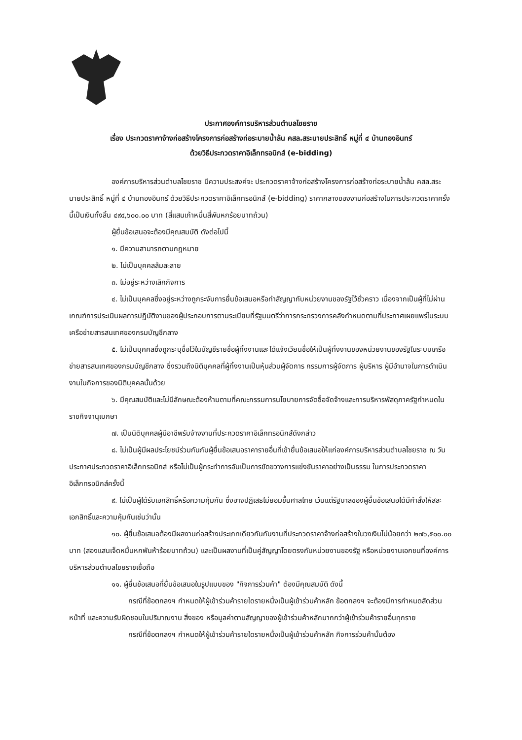ประกาศองค์การบริหารส่วนตำบลไชยราช
เรื่อง ประกวดราคาจ้างก่อสร้างโครงการก่อสร้างท่อระบายน้ำล้น คสล.สระนายประสิทธิ์ หมู่ที่ ๔ บ้านทองอินทร์
ด้วยวิธีประกวดราคาอิเล็กทรอนิกส์ (e-bidding)
องค์การบริหารส่วนตำบลไชยราช มีความประสงค์จะ ประกวดราคาจ้างก่อสร้างโครงการก่อสร้างท่อระบายน้ำล้น คสล.สระนายประสิทธิ์ หมู่ที่ ๔ บ้านทองอินทร์ ด้วยวิธีประกวดราคาอิเล็กทรอนิกส์ (e-bidding) ราคากลางของงานก่อสร้างในการประกวดราคาครั้งนี้เป็นเงินทั้งสิ้น ๔๙๔,๖๐๐.๐๐ บาท (สี่แสนเก้าหมื่นสี่พันหกร้อยบาทถ้วน)
ผู้ยื่นข้อเสนอจะต้องมีคุณสมบัติ ดังต่อไปนี้
๑. มีความสามารถตามกฎหมาย
๒. ไม่เป็นบุคคลล้มละลาย
๓. ไม่อยู่ระหว่างเลิกกิจการ
๔. ไม่เป็นบุคคลซึ่งอยู่ระหว่างถูกระงับการยื่นข้อเสนอหรือทำสัญญากับหน่วยงานของรัฐไว้ชั่วคราว เนื่องจากเป็นผู้ที่ไม่ผ่านเกณฑ์การประเมินผลการปฏิบัติงานของผู้ประกอบการตามระเบียบที่รัฐมนตรีว่าการกระทรวงการคลังกำหนดตามที่ประกาศเผยแพร่ในระบบเครือข่ายสารสนเทศของกรมบัญชีกลาง
๕. ไม่เป็นบุคคลซึ่งถูกระบุชื่อไว้ในบัญชีรายชื่อผู้ทิ้งงานและได้แจ้งเวียนชื่อให้เป็นผู้ทิ้งงานของหน่วยงานของรัฐในระบบเครือข่ายสารสนเทศของกรมบัญชีกลาง ซึ่งรวมถึงนิติบุคคลที่ผู้ทิ้งงานเป็นหุ้นส่วนผู้จัดการ กรรมการผู้จัดการ ผู้บริหาร ผู้มีอำนาจในการดำเนินงานในกิจการของนิติบุคคลนั้นด้วย
๖. มีคุณสมบัติและไม่มีลักษณะต้องห้ามตามที่คณะกรรมการนโยบายการจัดซื้อจัดจ้างและการบริหารพัสดุภาครัฐกำหนดในราชกิจจานุเบกษา
๗. เป็นนิติบุคคลผู้มีอาชีพรับจ้างงานที่ประกวดราคาอิเล็กทรอนิกส์ดังกล่าว
๘. ไม่เป็นผู้มีผลประโยชน์ร่วมกันกับผู้ยื่นข้อเสนอราคารายอื่นที่เข้ายื่นข้อเสนอให้แก่องค์การบริหารส่วนตำบลไชยราช ณ วันประกาศประกวดราคาอิเล็กทรอนิกส์ หรือไม่เป็นผู้กระทำการอันเป็นการขัดขวางการแข่งขันราคาอย่างเป็นธรรม ในการประกวดราคาอิเล็กทรอนิกส์ครั้งนี้
๙. ไม่เป็นผู้ได้รับเอกสิทธิ์หรือความคุ้มกัน ซึ่งอาจปฏิเสธไม่ยอมขึ้นศาลไทย เว้นแต่รัฐบาลของผู้ยื่นข้อเสนอได้มีคำสั่งให้สละเอกสิทธิ์และความคุ้มกันเช่นว่านั้น
๑๐. ผู้ยื่นข้อเสนอต้องมีผลงานก่อสร้างประเภทเดียวกันกับงานที่ประกวดราคาจ้างก่อสร้างในวงเงินไม่น้อยกว่า ๒๗๖,๕๐๐.๐๐ บาท (สองแสนเจ็ดหมื่นหกพันห้าร้อยบาทถ้วน) และเป็นผลงานที่เป็นคู่สัญญาโดยตรงกับหน่วยงานของรัฐ หรือหน่วยงานเอกชนที่องค์การบริหารส่วนตำบลไชยราชเชื่อถือ
๑๑. ผู้ยื่นข้อเสนอที่ยื่นข้อเสนอในรูปแบบของ "กิจการร่วมค้า" ต้องมีคุณสมบัติ ดังนี้
กรณีที่ข้อตกลงฯ กำหนดให้ผู้เข้าร่วมค้ารายใดรายหนึ่งเป็นผู้เข้าร่วมค้าหลัก ข้อตกลงฯ จะต้องมีการกำหนดสัดส่วนหน้าที่ และความรับผิดชอบในปริมาณงาน สิ่งของ หรือมูลค่าตามสัญญาของผู้เข้าร่วมค้าหลักมากกว่าผู้เข้าร่วมค้ารายอื่นทุกราย
กรณีที่ข้อตกลงฯ กำหนดให้ผู้เข้าร่วมค้ารายใดรายหนึ่งเป็นผู้เข้าร่วมค้าหลัก กิจการร่วมค้านั้นต้อง